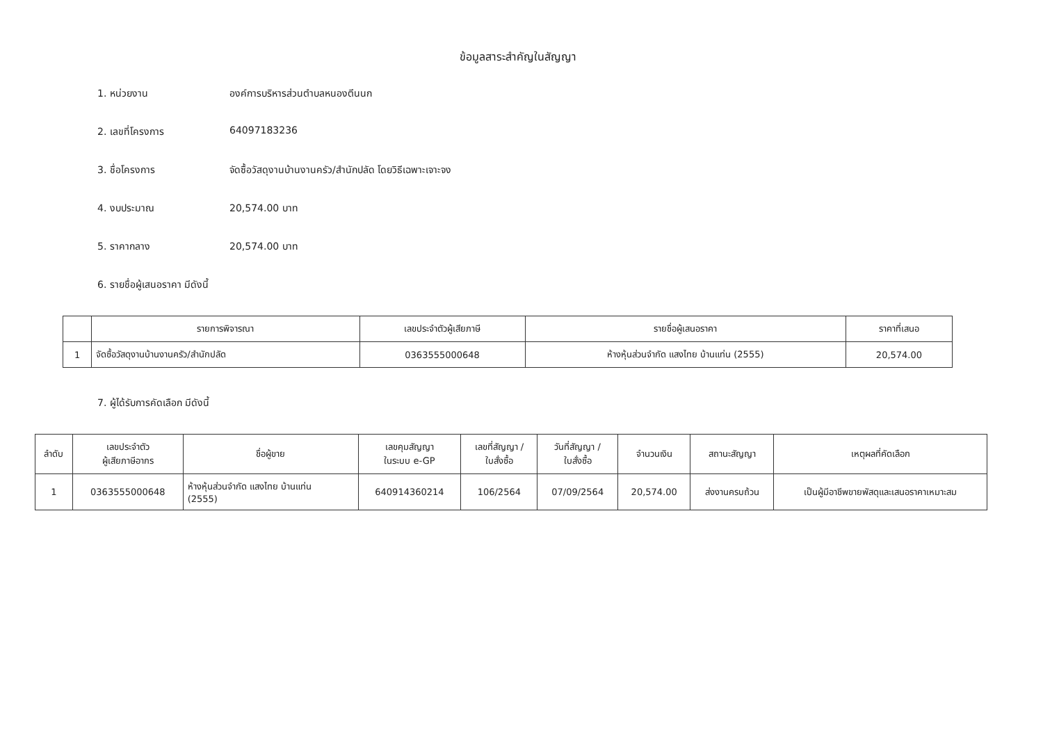ข้อมูลสาระสำคัญในสัญญา
1. หน่วยงาน องค์การบริหารส่วนตำบลหนองตีนนก
2. เลขที่โครงการ 64097183236
3. ชื่อโครงการ จัดซื้อวัสดุงานบ้านงานครัว/สำนักปลัด โดยวิธีเฉพาะเจาะจง
4. งบประมาณ 20,574.00 บาท
5. ราคากลาง 20,574.00 บาท
6. รายชื่อผู้เสนอราคา มีดังนี้
| | รายการพิจารณา | เลขประจำตัวผู้เสียภาษี | รายชื่อผู้เสนอราคา | ราคาที่เสนอ |
| --- | --- | --- | --- | --- |
| 1 | จัดซื้อวัสดุงานบ้านงานครัว/สำนักปลัด | 0363555000648 | ห้างหุ้นส่วนจำกัด แสงไทย บ้านแท่น (2555) | 20,574.00 |
7. ผู้ได้รับการคัดเลือก มีดังนี้
| ลำดับ | เลขประจำตัว ผู้เสียภาษีอากร | ชื่อผู้ขาย | เลขคุมสัญญา ในระบบ e-GP | เลขที่สัญญา / ใบสั่งซื้อ | วันที่สัญญา / ใบสั่งซื้อ | จำนวนเงิน | สถานะสัญญา | เหตุผลที่คัดเลือก |
| --- | --- | --- | --- | --- | --- | --- | --- | --- |
| 1 | 0363555000648 | ห้างหุ้นส่วนจำกัด แสงไทย บ้านแท่น (2555) | 640914360214 | 106/2564 | 07/09/2564 | 20,574.00 | ส่งงานครบถ้วน | เป็นผู้มีอาชีพขายพัสดุและเสนอราคาเหมาะสม |